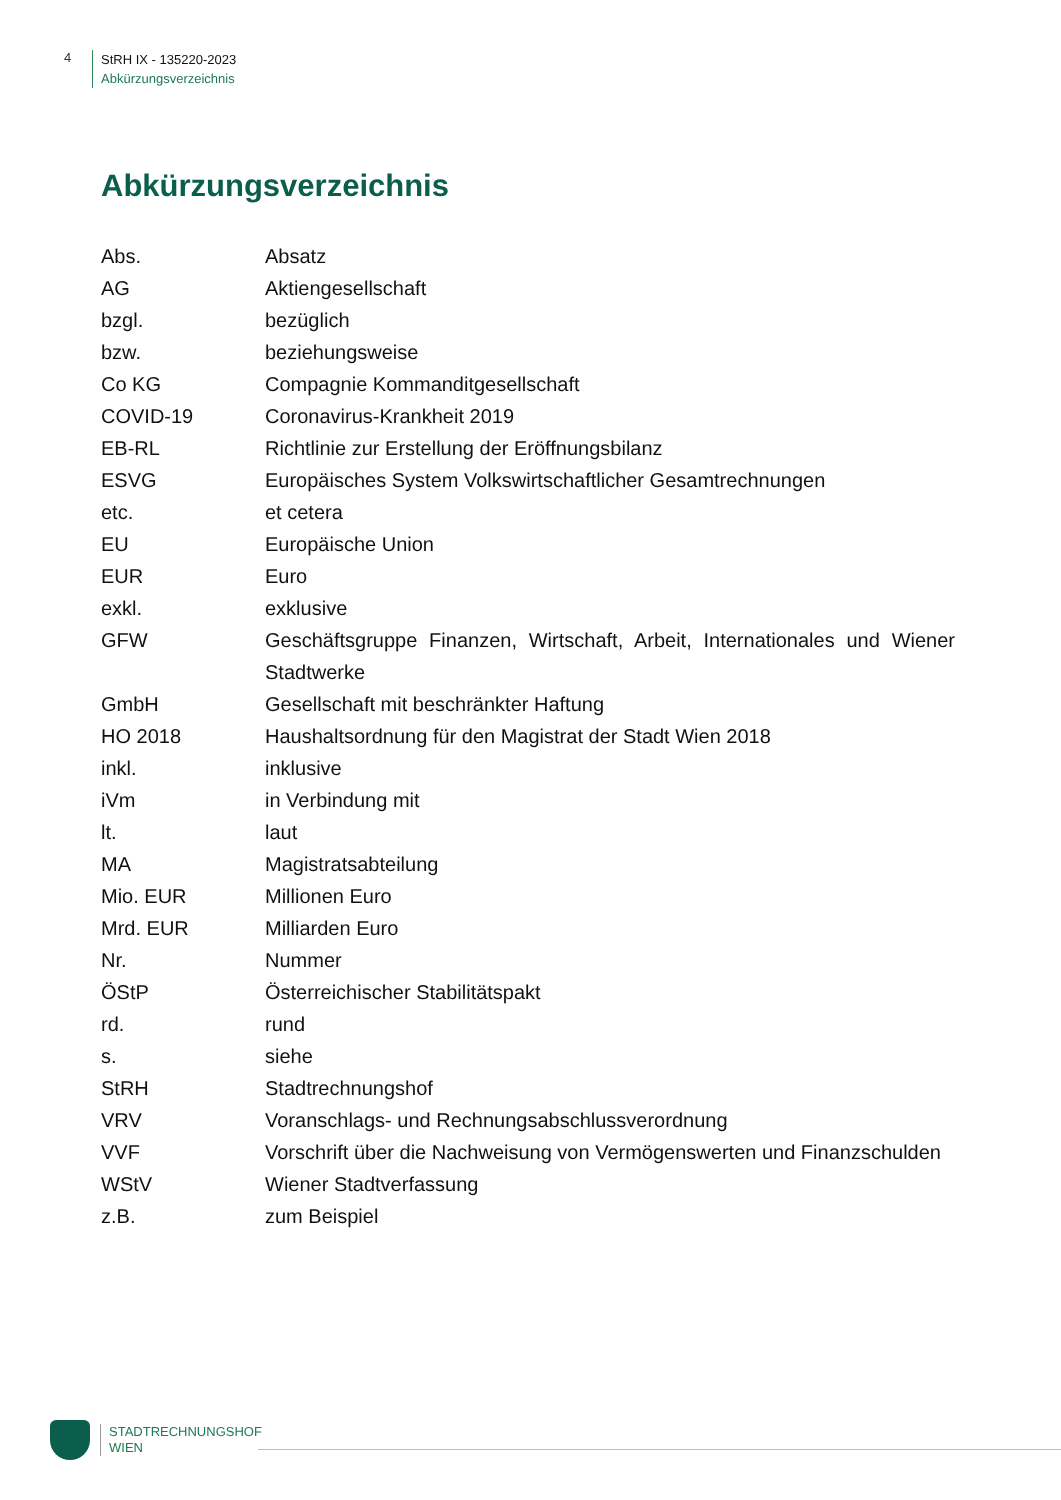4
StRH IX - 135220-2023
Abkürzungsverzeichnis
Abkürzungsverzeichnis
| Abs. | Absatz |
| AG | Aktiengesellschaft |
| bzgl. | bezüglich |
| bzw. | beziehungsweise |
| Co KG | Compagnie Kommanditgesellschaft |
| COVID-19 | Coronavirus-Krankheit 2019 |
| EB-RL | Richtlinie zur Erstellung der Eröffnungsbilanz |
| ESVG | Europäisches System Volkswirtschaftlicher Gesamtrechnungen |
| etc. | et cetera |
| EU | Europäische Union |
| EUR | Euro |
| exkl. | exklusive |
| GFW | Geschäftsgruppe Finanzen, Wirtschaft, Arbeit, Internationales und Wiener Stadtwerke |
| GmbH | Gesellschaft mit beschränkter Haftung |
| HO 2018 | Haushaltsordnung für den Magistrat der Stadt Wien 2018 |
| inkl. | inklusive |
| iVm | in Verbindung mit |
| lt. | laut |
| MA | Magistratsabteilung |
| Mio. EUR | Millionen Euro |
| Mrd. EUR | Milliarden Euro |
| Nr. | Nummer |
| ÖStP | Österreichischer Stabilitätspakt |
| rd. | rund |
| s. | siehe |
| StRH | Stadtrechnungshof |
| VRV | Voranschlags- und Rechnungsabschlussverordnung |
| VVF | Vorschrift über die Nachweisung von Vermögenswerten und Finanzschulden |
| WStV | Wiener Stadtverfassung |
| z.B. | zum Beispiel |
STADTRECHNUNGSHOF
WIEN